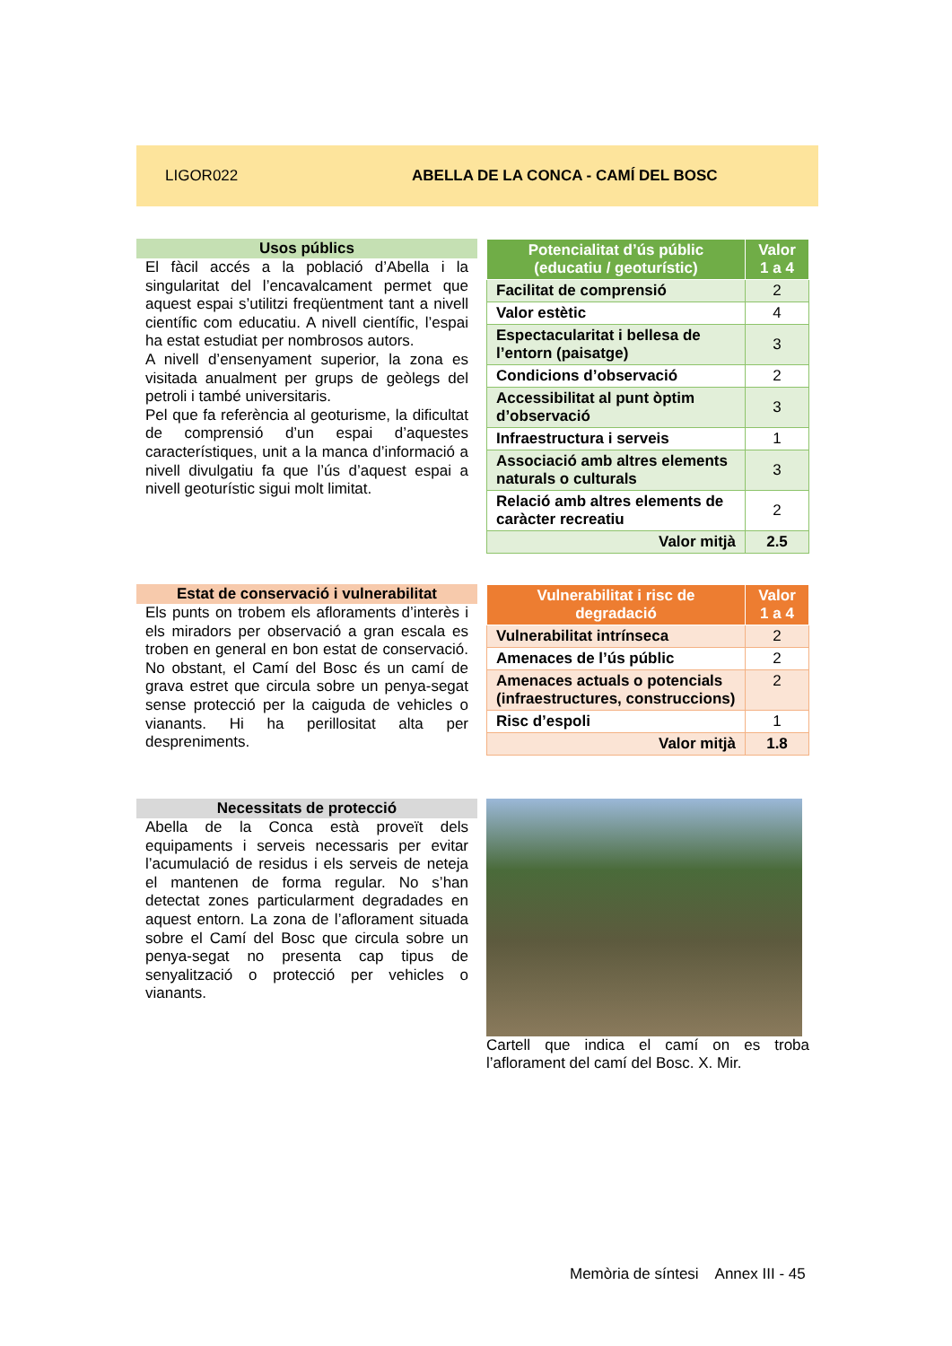LIGOR022
ABELLA DE LA CONCA - CAMÍ DEL BOSC
Usos públics
El fàcil accés a la població d’Abella i la singularitat del l’encavalcament permet que aquest espai s’utilitzi freqüentment tant a nivell científic com educatiu. A nivell científic, l’espai ha estat estudiat per nombrosos autors.
A nivell d’ensenyament superior, la zona es visitada anualment per grups de geòlegs del petroli i també universitaris.
Pel que fa referència al geoturisme, la dificultat de comprensió d’un espai d’aquestes característiques, unit a la manca d’informació a nivell divulgatiu fa que l’ús d’aquest espai a nivell geoturístic sigui molt limitat.
| Potencialitat d’ús públic (educatiu / geoturístic) | Valor 1 a 4 |
| --- | --- |
| Facilitat de comprensió | 2 |
| Valor estètic | 4 |
| Espectacularitat i bellesa de l’entorn (paisatge) | 3 |
| Condicions d’observació | 2 |
| Accessibilitat al punt òptim d’observació | 3 |
| Infraestructura i serveis | 1 |
| Associació amb altres elements naturals o culturals | 3 |
| Relació amb altres elements de caràcter recreatiu | 2 |
| Valor mitjà | 2.5 |
Estat de conservació i vulnerabilitat
Els punts on trobem els afloraments d’interès i els miradors per observació a gran escala es troben en general en bon estat de conservació. No obstant, el Camí del Bosc és un camí de grava estret que circula sobre un penya-segat sense protecció per la caiguda de vehicles o vianants. Hi ha perillositat alta per despreniments.
| Vulnerabilitat i risc de degradació | Valor 1 a 4 |
| --- | --- |
| Vulnerabilitat intrínseca | 2 |
| Amenaces de l’ús públic | 2 |
| Amenaces actuals o potencials (infraestructures, construccions) | 2 |
| Risc d’espoli | 1 |
| Valor mitjà | 1.8 |
Necessitats de protecció
Abella de la Conca està proveït dels equipaments i serveis necessaris per evitar l’acumulació de residus i els serveis de neteja el mantenen de forma regular. No s’han detectat zones particularment degradades en aquest entorn. La zona de l’aflorament situada sobre el Camí del Bosc que circula sobre un penya-segat no presenta cap tipus de senyalització o protecció per vehicles o vianants.
Cartell que indica el camí on es troba l’aflorament del camí del Bosc. X. Mir.
Memòria de síntesi Annex III - 45